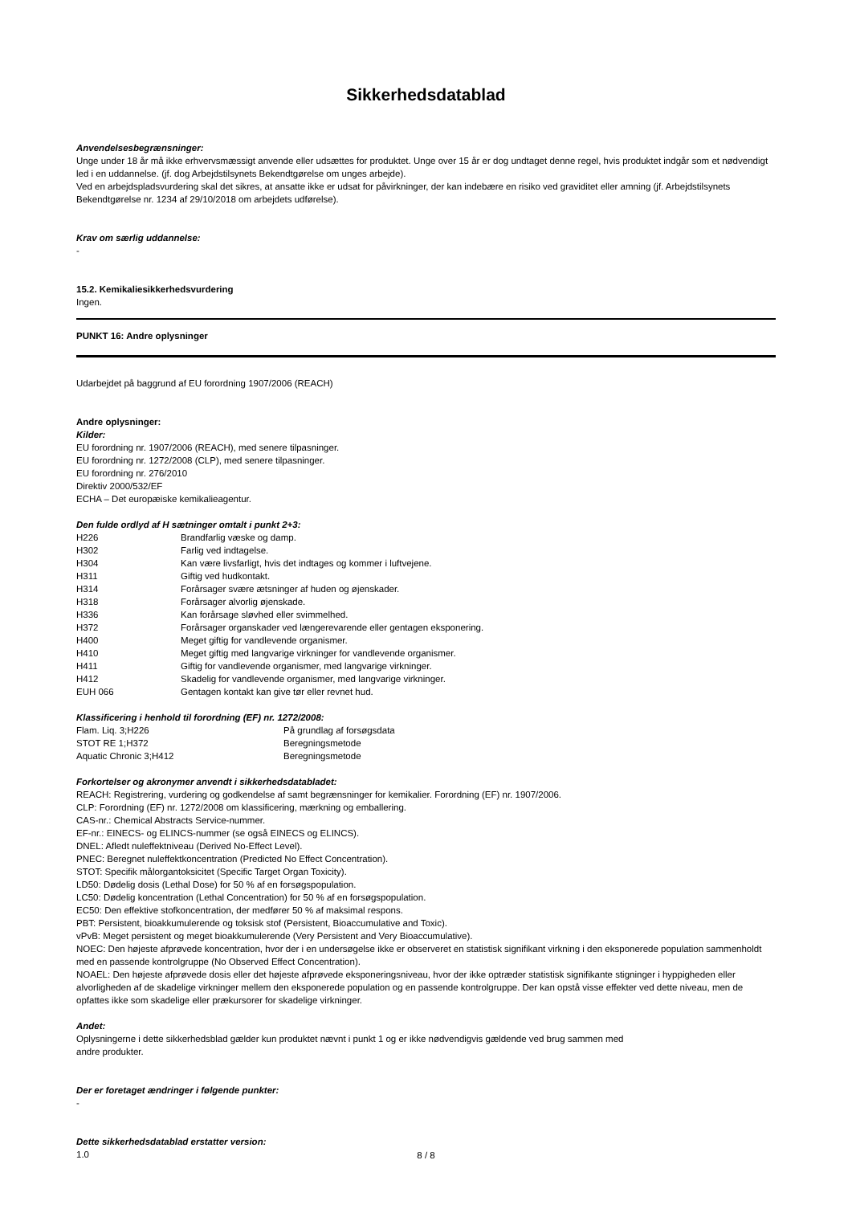Sikkerhedsdatablad
Anvendelsesbegrænsninger:
Unge under 18 år må ikke erhvervsmæssigt anvende eller udsættes for produktet. Unge over 15 år er dog undtaget denne regel, hvis produktet indgår som et nødvendigt led i en uddannelse. (jf. dog Arbejdstilsynets Bekendtgørelse om unges arbejde).
Ved en arbejdspladsvurdering skal det sikres, at ansatte ikke er udsat for påvirkninger, der kan indebære en risiko ved graviditet eller amning (jf. Arbejdstilsynets Bekendtgørelse nr. 1234 af 29/10/2018 om arbejdets udførelse).
Krav om særlig uddannelse:
-
15.2. Kemikaliesikkerhedsvurdering
Ingen.
PUNKT 16: Andre oplysninger
Udarbejdet på baggrund af EU forordning 1907/2006 (REACH)
Andre oplysninger:
Kilder:
EU forordning nr. 1907/2006 (REACH), med senere tilpasninger.
EU forordning nr. 1272/2008 (CLP), med senere tilpasninger.
EU forordning nr. 276/2010
Direktiv 2000/532/EF
ECHA – Det europæiske kemikalieagentur.
Den fulde ordlyd af H sætninger omtalt i punkt 2+3:
| H226 | Brandfarlig væske og damp. |
| H302 | Farlig ved indtagelse. |
| H304 | Kan være livsfarligt, hvis det indtages og kommer i luftvejene. |
| H311 | Giftig ved hudkontakt. |
| H314 | Forårsager svære ætsninger af huden og øjenskader. |
| H318 | Forårsager alvorlig øjenskade. |
| H336 | Kan forårsage sløvhed eller svimmelhed. |
| H372 | Forårsager organskader ved længerevarende eller gentagen eksponering. |
| H400 | Meget giftig for vandlevende organismer. |
| H410 | Meget giftig med langvarige virkninger for vandlevende organismer. |
| H411 | Giftig for vandlevende organismer, med langvarige virkninger. |
| H412 | Skadelig for vandlevende organismer, med langvarige virkninger. |
| EUH 066 | Gentagen kontakt kan give tør eller revnet hud. |
Klassificering i henhold til forordning (EF) nr. 1272/2008:
| Flam. Liq. 3;H226 | På grundlag af forsøgsdata |
| STOT RE 1;H372 | Beregningsmetode |
| Aquatic Chronic 3;H412 | Beregningsmetode |
Forkortelser og akronymer anvendt i sikkerhedsdatabladet:
REACH: Registrering, vurdering og godkendelse af samt begrænsninger for kemikalier. Forordning (EF) nr. 1907/2006.
CLP: Forordning (EF) nr. 1272/2008 om klassificering, mærkning og emballering.
CAS-nr.: Chemical Abstracts Service-nummer.
EF-nr.: EINECS- og ELINCS-nummer (se også EINECS og ELINCS).
DNEL: Afledt nuleffektniveau (Derived No-Effect Level).
PNEC: Beregnet nuleffektkoncentration (Predicted No Effect Concentration).
STOT: Specifik målorgantoksicitet (Specific Target Organ Toxicity).
LD50: Dødelig dosis (Lethal Dose) for 50 % af en forsøgspopulation.
LC50: Dødelig koncentration (Lethal Concentration) for 50 % af en forsøgspopulation.
EC50: Den effektive stofkoncentration, der medfører 50 % af maksimal respons.
PBT: Persistent, bioakkumulerende og toksisk stof (Persistent, Bioaccumulative and Toxic).
vPvB: Meget persistent og meget bioakkumulerende (Very Persistent and Very Bioaccumulative).
NOEC: Den højeste afprøvede koncentration, hvor der i en undersøgelse ikke er observeret en statistisk signifikant virkning i den eksponerede population sammenholdt med en passende kontrolgruppe (No Observed Effect Concentration).
NOAEL: Den højeste afprøvede dosis eller det højeste afprøvede eksponeringsniveau, hvor der ikke optræder statistisk signifikante stigninger i hyppigheden eller alvorligheden af de skadelige virkninger mellem den eksponerede population og en passende kontrolgruppe. Der kan opstå visse effekter ved dette niveau, men de opfattes ikke som skadelige eller prækursorer for skadelige virkninger.
Andet:
Oplysningerne i dette sikkerhedsblad gælder kun produktet nævnt i punkt 1 og er ikke nødvendigvis gældende ved brug sammen med
andre produkter.
Der er foretaget ændringer i følgende punkter:
-
Dette sikkerhedsdatablad erstatter version:
1.0
8 / 8